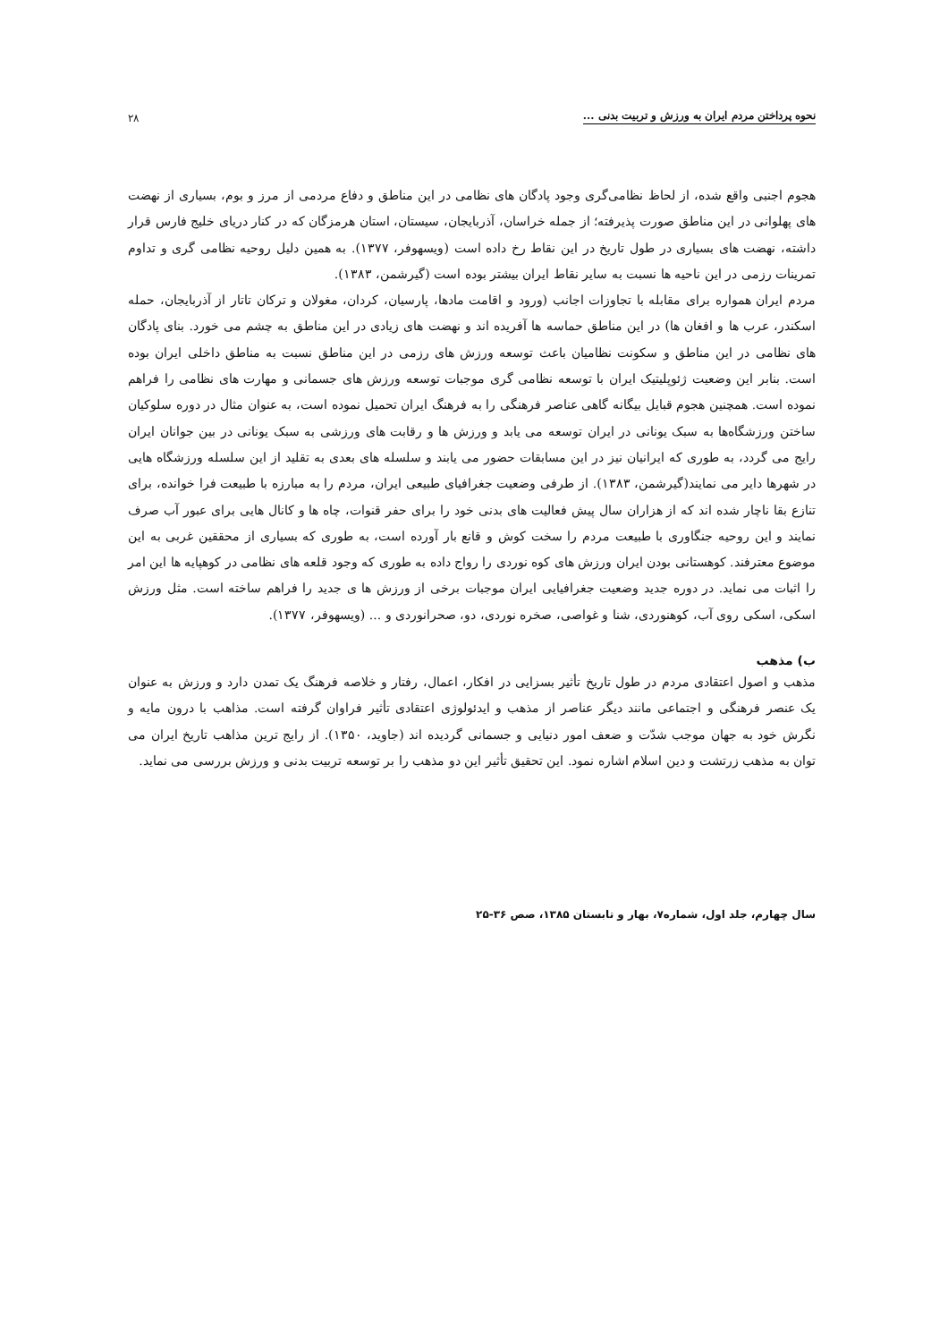نحوه پرداختن مردم ایران به ورزش و تربیت بدنی ... ۲۸
هجوم اجنبی واقع شده، از لحاظ نظامی‌گری وجود پادگان های نظامی در این مناطق و دفاع مردمی از مرز و بوم، بسیاری از نهضت های پهلوانی در این مناطق صورت پذیرفته؛ از جمله خراسان، آذربایجان، سیستان، استان هرمزگان که در کنار دریای خلیج فارس قرار داشته، نهضت های بسیاری در طول تاریخ در این نقاط رخ داده است (ویسهوفر، ۱۳۷۷). به همین دلیل روحیه نظامی گری و تداوم تمرینات رزمی در این ناحیه ها نسبت به سایر نقاط ایران بیشتر بوده است (گیرشمن، ۱۳۸۳).
مردم ایران همواره برای مقابله با تجاوزات اجانب (ورود و اقامت مادها، پارسیان، کردان، مغولان و ترکان تاتار از آذربایجان، حمله اسکندر، عرب ها و افغان ها) در این مناطق حماسه ها آفریده اند و نهضت های زیادی در این مناطق به چشم می خورد. بنای پادگان های نظامی در این مناطق و سکونت نظامیان باعث توسعه ورزش های رزمی در این مناطق نسبت به مناطق داخلی ایران بوده است. بنابر این وضعیت ژئوپلیتیک ایران با توسعه نظامی گری موجبات توسعه ورزش های جسمانی و مهارت های نظامی را فراهم نموده است. همچنین هجوم قبایل بیگانه گاهی عناصر فرهنگی را به فرهنگ ایران تحمیل نموده است، به عنوان مثال در دوره سلوکیان ساختن ورزشگاه‌ها به سبک یونانی در ایران توسعه می یابد و ورزش ها و رقابت های ورزشی به سبک یونانی در بین جوانان ایران رایج می گردد، به طوری که ایرانیان نیز در این مسابقات حضور می یابند و سلسله های بعدی به تقلید از این سلسله ورزشگاه هایی در شهرها دایر می نمایند(گیرشمن، ۱۳۸۳). از طرفی وضعیت جغرافیای طبیعی ایران، مردم را به مبارزه با طبیعت فرا خوانده، برای تنازع بقا ناچار شده اند که از هزاران سال پیش فعالیت های بدنی خود را برای حفر قنوات، چاه ها و کانال هایی برای عبور آب صرف نمایند و این روحیه جنگاوری با طبیعت مردم را سخت کوش و قانع بار آورده است، به طوری که بسیاری از محققین غربی به این موضوع معترفند. کوهستانی بودن ایران ورزش های کوه نوردی را رواج داده به طوری که وجود قلعه های نظامی در کوهپایه ها این امر را اثبات می نماید. در دوره جدید وضعیت جغرافیایی ایران موجبات برخی از ورزش ها ی جدید را فراهم ساخته است. مثل ورزش اسکی، اسکی روی آب، کوهنوردی، شنا و غواصی، صخره نوردی، دو، صحرانوردی و ... (ویسهوفر، ۱۳۷۷).
ب) مذهب
مذهب و اصول اعتقادی مردم در طول تاریخ تأثیر بسزایی در افکار، اعمال، رفتار و خلاصه فرهنگ یک تمدن دارد و ورزش به عنوان یک عنصر فرهنگی و اجتماعی مانند دیگر عناصر از مذهب و ایدئولوژی اعتقادی تأثیر فراوان گرفته است. مذاهب با درون مایه و نگرش خود به جهان موجب شدّت و ضعف امور دنیایی و جسمانی گردیده اند (جاوید، ۱۳۵۰). از رایج ترین مذاهب تاریخ ایران می توان به مذهب زرتشت و دین اسلام اشاره نمود. این تحقیق تأثیر این دو مذهب را بر توسعه تربیت بدنی و ورزش بررسی می نماید.
سال چهارم، جلد اول، شماره۷، بهار و تابستان ۱۳۸۵، صص ۳۶-۲۵